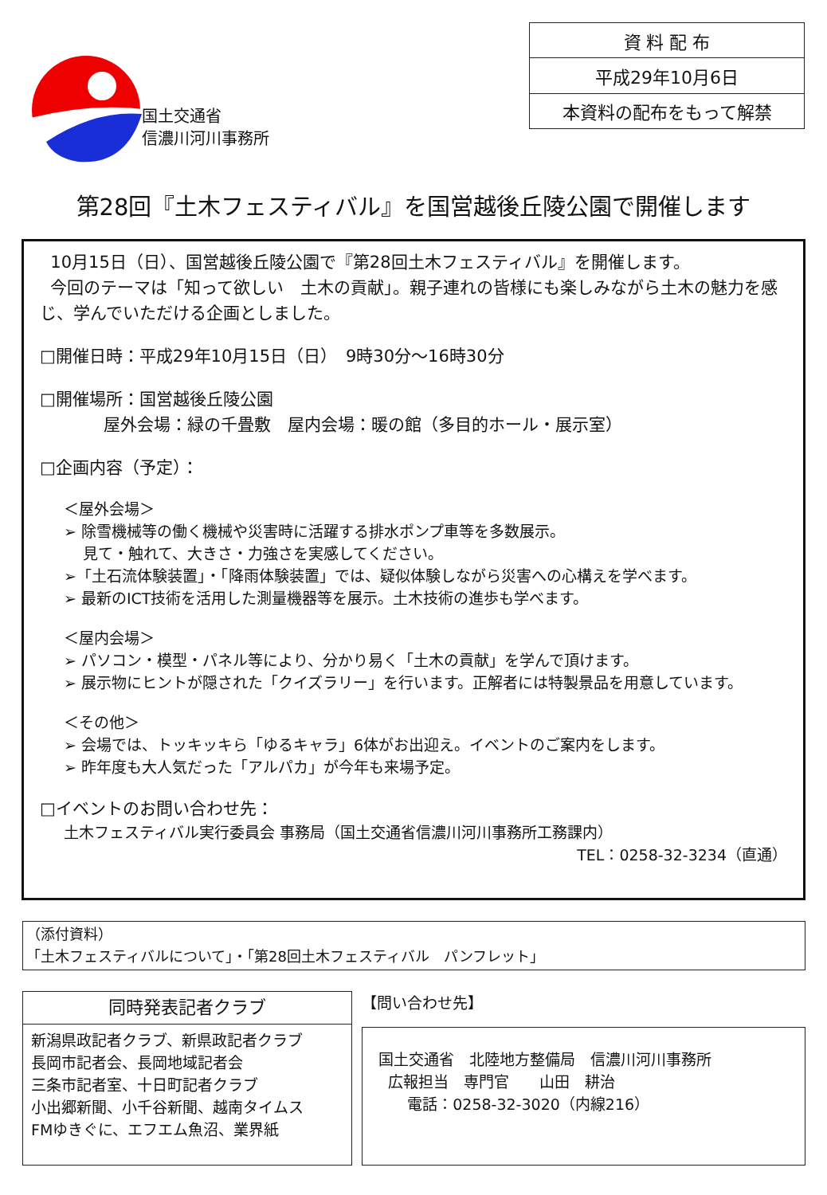国土交通省
信濃川河川事務所
| 資 料 配 布 |
| 平成29年10月6日 |
| 本資料の配布をもって解禁 |
第28回『土木フェスティバル』を国営越後丘陵公園で開催します
10月15日（日）、国営越後丘陵公園で『第28回土木フェスティバル』を開催します。
今回のテーマは「知って欲しい　土木の貢献」。親子連れの皆様にも楽しみながら土木の魅力を感じ、学んでいただける企画としました。
□開催日時：平成29年10月15日（日）　9時30分～16時30分
□開催場所：国営越後丘陵公園
屋外会場：緑の千畳敷　屋内会場：暖の館（多目的ホール・展示室）
□企画内容（予定）：
＜屋外会場＞
➢ 除雪機械等の働く機械や災害時に活躍する排水ポンプ車等を多数展示。
見て・触れて、大きさ・力強さを実感してください。
➢「土石流体験装置」・「降雨体験装置」では、疑似体験しながら災害への心構えを学べます。
➢ 最新のICT技術を活用した測量機器等を展示。土木技術の進歩も学べます。
＜屋内会場＞
➢ パソコン・模型・パネル等により、分かり易く「土木の貢献」を学んで頂けます。
➢ 展示物にヒントが隠された「クイズラリー」を行います。正解者には特製景品を用意しています。
＜その他＞
➢ 会場では、トッキッキら「ゆるキャラ」6体がお出迎え。イベントのご案内をします。
➢ 昨年度も大人気だった「アルパカ」が今年も来場予定。
□イベントのお問い合わせ先：
土木フェスティバル実行委員会 事務局（国土交通省信濃川河川事務所工務課内）
TEL：0258-32-3234（直通）
（添付資料）
「土木フェスティバルについて」・「第28回土木フェスティバル　パンフレット」
同時発表記者クラブ
新潟県政記者クラブ、新県政記者クラブ
長岡市記者会、長岡地域記者会
三条市記者室、十日町記者クラブ
小出郷新聞、小千谷新聞、越南タイムス
FMゆきぐに、エフエム魚沼、業界紙
【問い合わせ先】
国土交通省　北陸地方整備局　信濃川河川事務所
広報担当　専門官　　山田　耕治
電話：0258-32-3020（内線216）